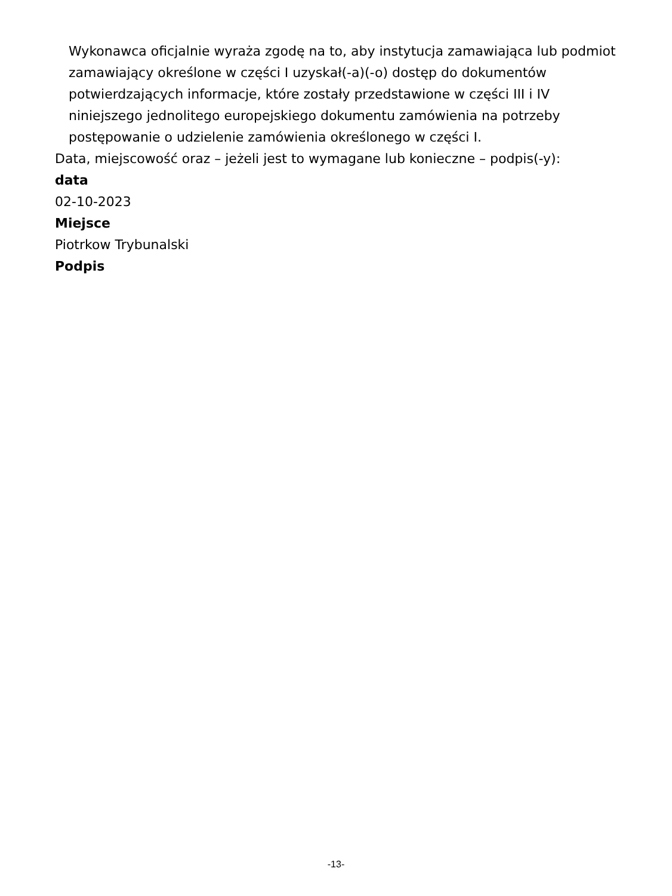Wykonawca oficjalnie wyraża zgodę na to, aby instytucja zamawiająca lub podmiot zamawiający określone w części I uzyskał(-a)(-o) dostęp do dokumentów potwierdzających informacje, które zostały przedstawione w części III i IV niniejszego jednolitego europejskiego dokumentu zamówienia na potrzeby postępowanie o udzielenie zamówienia określonego w części I.
Data, miejscowość oraz – jeżeli jest to wymagane lub konieczne – podpis(-y):
data
02-10-2023
Miejsce
Piotrkow Trybunalski
Podpis
-13-